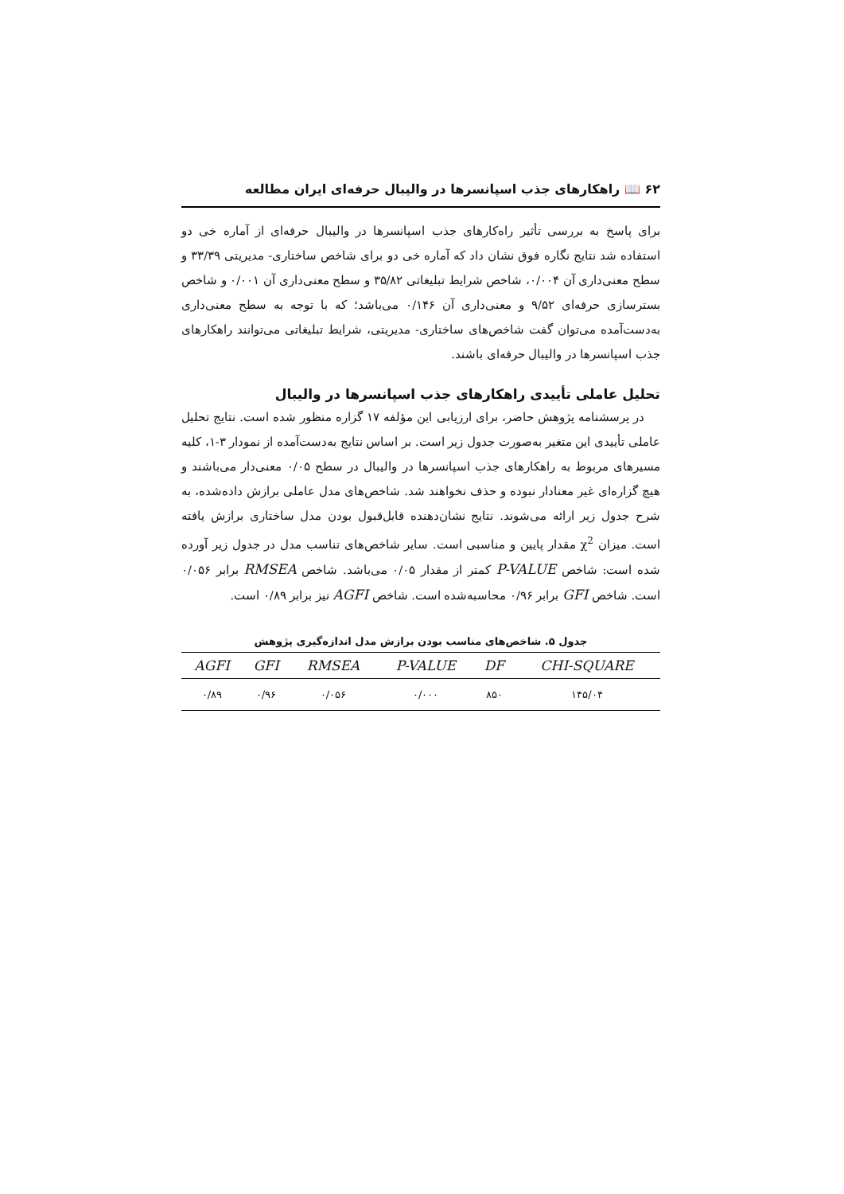۶۲ 📖 راهکارهای جذب اسپانسرها در والیبال حرفه‌ای ایران مطالعه
برای پاسخ به بررسی تأثیر راه‌کارهای جذب اسپانسرها در والیبال حرفه‌ای از آماره خی دو استفاده شد نتایج نگاره فوق نشان داد که آماره خی دو برای شاخص ساختاری- مدیریتی ۳۳/۳۹ و سطح معنی‌داری آن ۰/۰۰۴، شاخص شرایط تبلیغاتی ۳۵/۸۲ و سطح معنی‌داری آن ۰/۰۰۱ و شاخص بسترسازی حرفه‌ای ۹/۵۲ و معنی‌داری آن ۰/۱۴۶ می‌باشد؛ که با توجه به سطح معنی‌داری به‌دست‌آمده می‌توان گفت شاخص‌های ساختاری- مدیریتی، شرایط تبلیغاتی می‌توانند راهکارهای جذب اسپانسرها در والیبال حرفه‌ای باشند.
تحلیل عاملی تأییدی راهکارهای جذب اسپانسرها در والیبال
در پرسشنامه پژوهش حاضر، برای ارزیابی این مؤلفه ۱۷ گزاره منظور شده است. نتایج تحلیل عاملی تأییدی این متغیر به‌صورت جدول زیر است. بر اساس نتایج به‌دست‌آمده از نمودار ۳-۱، کلیه مسیرهای مربوط به راهکارهای جذب اسپانسرها در والیبال در سطح ۰/۰۵ معنی‌دار می‌باشند و هیچ گزاره‌ای غیر معنادار نبوده و حذف نخواهند شد. شاخص‌های مدل عاملی برازش داده‌شده، به شرح جدول زیر ارائه می‌شوند. نتایج نشان‌دهنده قابل‌قبول بودن مدل ساختاری برازش یافته است. میزان χ<sup>2</sup> مقدار پایین و مناسبی است. سایر شاخص‌های تناسب مدل در جدول زیر آورده شده است: شاخص P-VALUE کمتر از مقدار ۰/۰۵ می‌باشد. شاخص RMSEA برابر ۰/۰۵۶ است. شاخص GFI برابر ۰/۹۶ محاسبه‌شده است. شاخص AGFI نیز برابر ۰/۸۹ است.
جدول ۵. شاخص‌های مناسب بودن برازش مدل اندازه‌گیری پژوهش
| AGFI | GFI | RMSEA | P-VALUE | DF | CHI-SQUARE |
| --- | --- | --- | --- | --- | --- |
| ۰/۸۹ | ۰/۹۶ | ۰/۰۵۶ | ۰/۰۰۰ | ۸۵۰ | ۱۴۵/۰۴ |